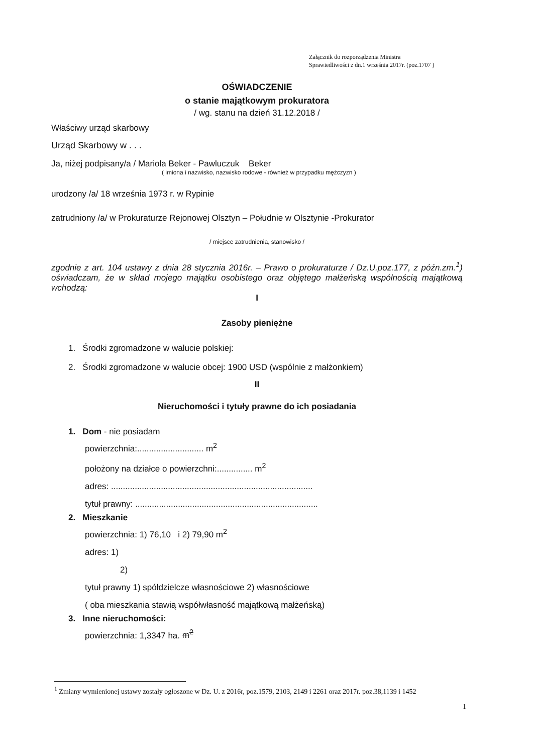Załącznik do rozporządzenia Ministra
Sprawiedliwości z dn.1 września 2017r. (poz.1707 )
OŚWIADCZENIE
o stanie majątkowym prokuratora
/ wg. stanu na dzień 31.12.2018 /
Właściwy urząd skarbowy
Urząd Skarbowy w . . .
Ja, niżej podpisany/a / Mariola Beker - Pawluczuk Beker
( imiona i nazwisko, nazwisko rodowe - również w przypadku mężczyzn )
urodzony /a/ 18 września 1973 r. w Rypinie
zatrudniony /a/ w Prokuraturze Rejonowej Olsztyn – Południe w Olsztynie -Prokurator
/ miejsce zatrudnienia, stanowisko /
zgodnie z art. 104 ustawy z dnia 28 stycznia 2016r. – Prawo o prokuraturze / Dz.U.poz.177, z późn.zm.<sup>1</sup>) oświadczam, że w skład mojego majątku osobistego oraz objętego małżeńską wspólnością majątkową wchodzą:
I
Zasoby pieniężne
1. Środki zgromadzone w walucie polskiej:
2. Środki zgromadzone w walucie obcej: 1900 USD (wspólnie z małżonkiem)
II
Nieruchomości i tytuły prawne do ich posiadania
1. Dom - nie posiadam
powierzchnia:............................ m<sup>2</sup>
położony na działce o powierzchni:............... m<sup>2</sup>
adres: .....................................................................................
tytuł prawny: .............................................................................
2. Mieszkanie
powierzchnia: 1) 76,10 i 2) 79,90 m<sup>2</sup>
adres: 1)
2)
tytuł prawny 1) spółdzielcze własnościowe 2) własnościowe
( oba mieszkania stawią współwłasność majątkową małżeńską)
3. Inne nieruchomości:
powierzchnia: 1,3347 ha. m<sup>2</sup>
<sup>1</sup> Zmiany wymienionej ustawy zostały ogłoszone w Dz. U. z 2016r, poz.1579, 2103, 2149 i 2261 oraz 2017r. poz.38,1139 i 1452
1